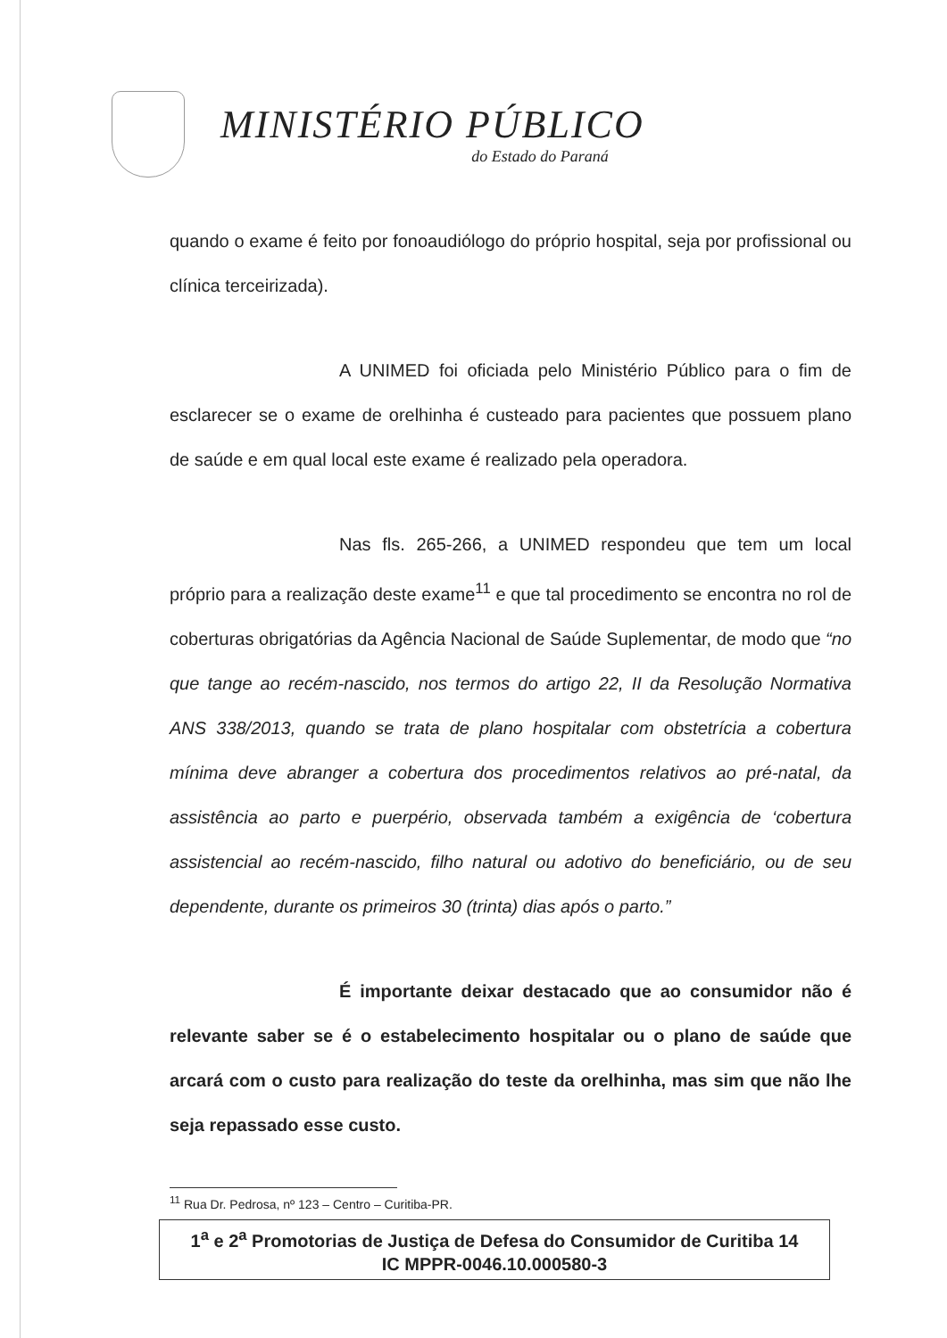MINISTÉRIO PÚBLICO
do Estado do Paraná
quando o exame é feito por fonoaudiólogo do próprio hospital, seja por profissional ou clínica terceirizada).
A UNIMED foi oficiada pelo Ministério Público para o fim de esclarecer se o exame de orelhinha é custeado para pacientes que possuem plano de saúde e em qual local este exame é realizado pela operadora.
Nas fls. 265-266, a UNIMED respondeu que tem um local próprio para a realização deste exame<sup>11</sup> e que tal procedimento se encontra no rol de coberturas obrigatórias da Agência Nacional de Saúde Suplementar, de modo que “no que tange ao recém-nascido, nos termos do artigo 22, II da Resolução Normativa ANS 338/2013, quando se trata de plano hospitalar com obstetrícia a cobertura mínima deve abranger a cobertura dos procedimentos relativos ao pré-natal, da assistência ao parto e puerpério, observada também a exigência de ‘cobertura assistencial ao recém-nascido, filho natural ou adotivo do beneficiário, ou de seu dependente, durante os primeiros 30 (trinta) dias após o parto.”
É importante deixar destacado que ao consumidor não é relevante saber se é o estabelecimento hospitalar ou o plano de saúde que arcará com o custo para realização do teste da orelhinha, mas sim que não lhe seja repassado esse custo.
<sup>11</sup> Rua Dr. Pedrosa, nº 123 – Centro – Curitiba-PR.
1<sup>a</sup> e 2<sup>a</sup> Promotorias de Justiça de Defesa do Consumidor de Curitiba 14
IC MPPR-0046.10.000580-3